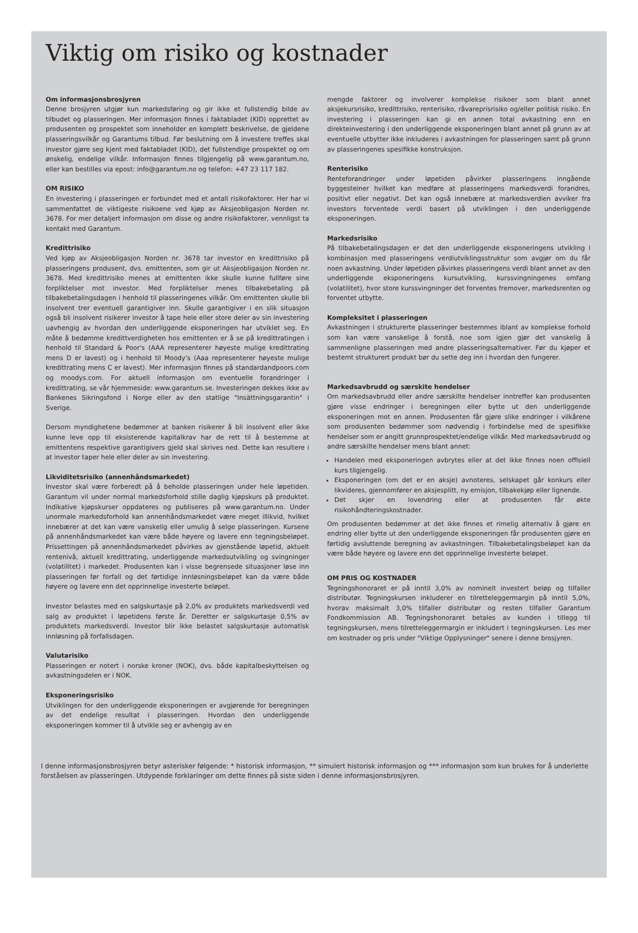Viktig om risiko og kostnader
Om informasjonsbrosjyren
Denne brosjyren utgjør kun markedsføring og gir ikke et fullstendig bilde av tilbudet og plasseringen. Mer informasjon finnes i faktabladet (KID) opprettet av produsenten og prospektet som inneholder en komplett beskrivelse, de gjeldene plasseringsvilkår og Garantums tilbud. Før beslutning om å investere treffes skal investor gjøre seg kjent med faktabladet (KID), det fullstendige prospektet og om ønskelig, endelige vilkår. Informasjon finnes tilgjengelig på www.garantum.no, eller kan bestilles via epost: info@garantum.no og telefon: +47 23 117 182.
OM RISIKO
En investering i plasseringen er forbundet med et antall risikofaktorer. Her har vi sammenfattet de viktigeste risikoene ved kjøp av Aksjeobligasjon Norden nr. 3678. For mer detaljert informasjon om disse og andre risikofaktorer, vennligst ta kontakt med Garantum.
Kredittrisiko
Ved kjøp av Aksjeobligasjon Norden nr. 3678 tar investor en kredittrisiko på plasseringens produsent, dvs. emittenten, som gir ut Aksjeobligasjon Norden nr. 3678. Med kredittrisiko menes at emittenten ikke skulle kunne fullføre sine forpliktelser mot investor. Med forpliktelser menes tilbakebetaling på tilbakebetalingsdagen i henhold til plasseringenes vilkår. Om emittenten skulle bli insolvent trer eventuell garantigiver inn. Skulle garantigiver i en slik situasjon også bli insolvent risikerer investor å tape hele eller store deler av sin investering uavhengig av hvordan den underliggende eksponeringen har utviklet seg. En måte å bedømme kredittverdigheten hos emittenten er å se på kredittratingen i henhold til Standard & Poor's (AAA representerer høyeste mulige kredittrating mens D er lavest) og i henhold til Moody's (Aaa representerer høyeste mulige kredittrating mens C er lavest). Mer informasjon finnes på standardandpoors.com og moodys.com. For aktuell informasjon om eventuelle forandringer i kredittrating, se vår hjemmeside: www.garantum.se. Investeringen dekkes ikke av Bankenes Sikringsfond i Norge eller av den statlige "Insättningsgarantin" i Sverige.
Dersom myndighetene bedømmer at banken risikerer å bli insolvent eller ikke kunne leve opp til eksisterende kapitalkrav har de rett til å bestemme at emittentens respektive garantigivers gjeld skal skrives ned. Dette kan resultere i at investor taper hele eller deler av sin investering.
Likviditetsrisiko (annenhåndsmarkedet)
Investor skal være forberedt på å beholde plasseringen under hele løpetiden. Garantum vil under normal markedsforhold stille daglig kjøpskurs på produktet. Indikative kjøpskurser oppdateres og publiseres på www.garantum.no. Under unormale markedsforhold kan annenhåndsmarkedet være meget illikvid, hvilket innebærer at det kan være vanskelig eller umulig å selge plasseringen. Kursene på annenhåndsmarkedet kan være både høyere og lavere enn tegningsbeløpet. Prissettingen på annenhåndsmarkedet påvirkes av gjenstående løpetid, aktuelt rentenivå, aktuell kredittrating, underliggende markedsutvikling og svingninger (volatilitet) i markedet. Produsenten kan i visse begrensede situasjoner løse inn plasseringen før forfall og det førtidige innløsningsbeløpet kan da være både høyere og lavere enn det opprinnelige investerte beløpet.
Investor belastes med en salgskurtasje på 2,0% av produktets markedsverdi ved salg av produktet i løpetidens første år. Deretter er salgskurtasje 0,5% av produktets markedsverdi. Investor blir ikke belastet salgskurtasje automatisk innløsning på forfallsdagen.
Valutarisiko
Plasseringen er notert i norske kroner (NOK), dvs. både kapitalbeskyttelsen og avkastningsdelen er i NOK.
Eksponeringsrisiko
Utviklingen for den underliggende eksponeringen er avgjørende for beregningen av det endelige resultat i plasseringen. Hvordan den underliggende eksponeringen kommer til å utvikle seg er avhengig av en
mengde faktorer og involverer komplekse risikoer som blant annet aksjekursrisiko, kredittrisiko, renterisiko, råvareprisrisiko og/eller politisk risiko. En investering i plasseringen kan gi en annen total avkastning enn en direkteinvestering i den underliggende eksponeringen blant annet på grunn av at eventuelle utbytter ikke inkluderes i avkastningen for plasseringen samt på grunn av plasseringenes spesifikke konstruksjon.
Renterisiko
Renteforandringer under løpetiden påvirker plasseringens inngående byggesteiner hvilket kan medføre at plasseringens markedsverdi forandres, positivt eller negativt. Det kan også innebære at markedsverdien avviker fra investors forventede verdi basert på utviklingen i den underliggende eksponeringen.
Markedsrisiko
På tilbakebetalingsdagen er det den underliggende eksponeringens utvikling i kombinasjon med plasseringens verdiutviklingsstruktur som avgjør om du får noen avkastning. Under løpetiden påvirkes plasseringens verdi blant annet av den underliggende eksponeringens kursutvikling, kurssvingningenes omfang (volatilitet), hvor store kurssvingninger det forventes fremover, markedsrenten og forventet utbytte.
Kompleksitet i plasseringen
Avkastningen i strukturerte plasseringer bestemmes iblant av komplekse forhold som kan være vanskelige å forstå, noe som igjen gjør det vanskelig å sammenligne plasseringen med andre plasseringsalternativer. Før du kjøper et bestemt strukturert produkt bør du sette deg inn i hvordan den fungerer.
Markedsavbrudd og særskite hendelser
Om markedsavbrudd eller andre særskilte hendelser inntreffer kan produsenten gjøre visse endringer i beregningen eller bytte ut den underliggende eksponeringen mot en annen. Produsenten får gjøre slike endringer i vilkårene som produsenten bedømmer som nødvendig i forbindelse med de spesifikke hendelser som er angitt grunnprospektet/endelige vilkår. Med markedsavbrudd og andre særskilte hendelser mens blant annet:
Handelen med eksponeringen avbrytes eller at det ikke finnes noen offisiell kurs tilgjengelig.
Eksponeringen (om det er en aksje) avnoteres, selskapet går konkurs eller likvideres, gjennomfører en aksjesplitt, ny emisjon, tilbakekjøp eller lignende.
Det skjer en lovendring eller at produsenten får økte risikohåndteringskostnader.
Om produsenten bedømmer at det ikke finnes et rimelig alternativ å gjøre en endring eller bytte ut den underliggende eksponeringen får produsenten gjøre en førtidig avsluttende beregning av avkastningen. Tilbakebetalingsbeløpet kan da være både høyere og lavere enn det opprinnelige investerte beløpet.
OM PRIS OG KOSTNADER
Tegningshonoraret er på inntil 3,0% av nominelt investert beløp og tilfaller distributør. Tegningskursen inkluderer en tilretteleggermargin på inntil 5,0%, hvorav maksimalt 3,0% tilfaller distributør og resten tilfaller Garantum Fondkommission AB. Tegningshonoraret betales av kunden i tillegg til tegningskursen, mens tilretteleggermargin er inkludert i tegningskursen. Les mer om kostnader og pris under "Viktige Opplysninger" senere i denne brosjyren.
I denne informasjonsbrosjyren betyr asterisker følgende: * historisk informasjon, ** simulert historisk informasjon og *** informasjon som kun brukes for å underlette forståelsen av plasseringen. Utdypende forklaringer om dette finnes på siste siden i denne informasjonsbrosjyren.